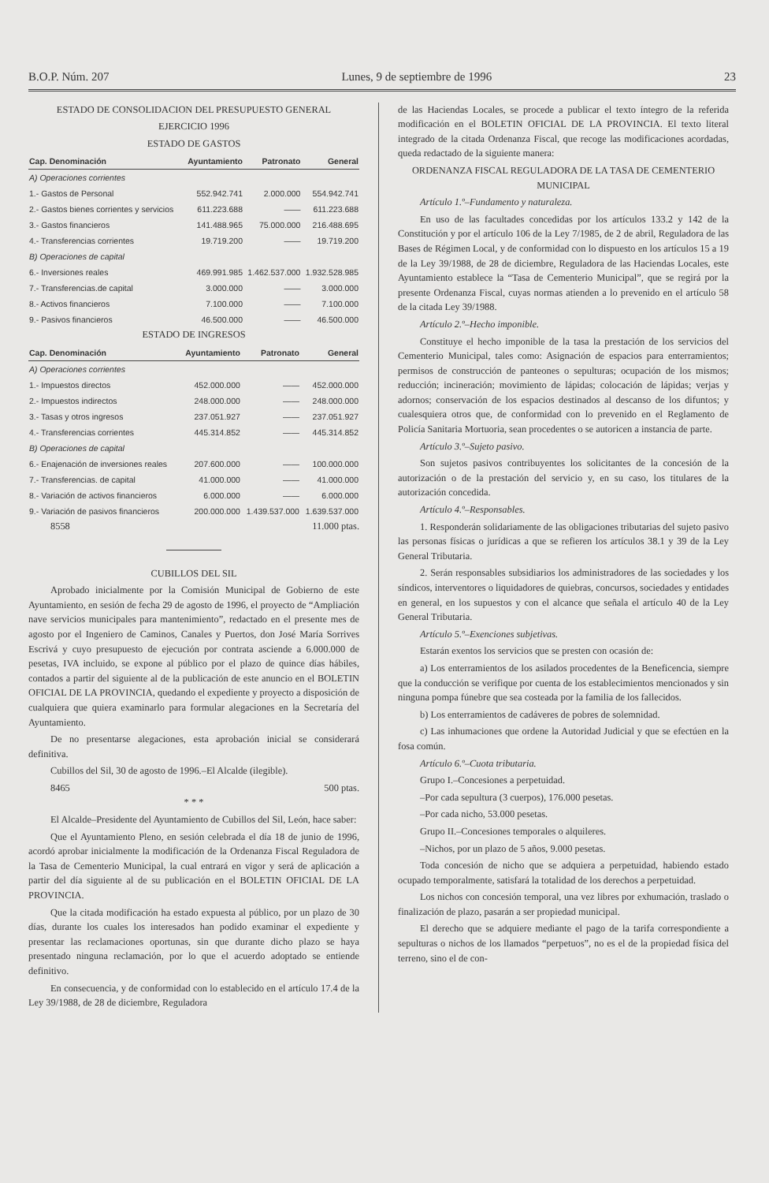B.O.P. Núm. 207 Lunes, 9 de septiembre de 1996 23
ESTADO DE CONSOLIDACION DEL PRESUPUESTO GENERAL
EJERCICIO 1996
ESTADO DE GASTOS
| Cap. Denominación | Ayuntamiento | Patronato | General |
| --- | --- | --- | --- |
| A) Operaciones corrientes | | | |
| 1.- Gastos de Personal | 552.942.741 | 2.000.000 | 554.942.741 |
| 2.- Gastos bienes corrientes y servicios | 611.223.688 | —— | 611.223.688 |
| 3.- Gastos financieros | 141.488.965 | 75.000.000 | 216.488.695 |
| 4.- Transferencias corrientes | 19.719.200 | —— | 19.719.200 |
| B) Operaciones de capital | | | |
| 6.- Inversiones reales | 469.991.985 | 1.462.537.000 | 1.932.528.985 |
| 7.- Transferencias.de capital | 3.000.000 | —— | 3.000.000 |
| 8.- Activos financieros | 7.100.000 | —— | 7.100.000 |
| 9.- Pasivos financieros | 46.500.000 | —— | 46.500.000 |
ESTADO DE INGRESOS
| Cap. Denominación | Ayuntamiento | Patronato | General |
| --- | --- | --- | --- |
| A) Operaciones corrientes | | | |
| 1.- Impuestos directos | 452.000.000 | —— | 452.000.000 |
| 2.- Impuestos indirectos | 248.000.000 | —— | 248.000.000 |
| 3.- Tasas y otros ingresos | 237.051.927 | —— | 237.051.927 |
| 4.- Transferencias corrientes | 445.314.852 | —— | 445.314.852 |
| B) Operaciones de capital | | | |
| 6.- Enajenación de inversiones reales | 207.600.000 | —— | 100.000.000 |
| 7.- Transferencias. de capital | 41.000.000 | —— | 41.000.000 |
| 8.- Variación de activos financieros | 6.000.000 | —— | 6.000.000 |
| 9.- Variación de pasivos financieros | 200.000.000 | 1.439.537.000 | 1.639.537.000 |
8558 11.000 ptas.
CUBILLOS DEL SIL
Aprobado inicialmente por la Comisión Municipal de Gobierno de este Ayuntamiento, en sesión de fecha 29 de agosto de 1996, el proyecto de “Ampliación nave servicios municipales para mantenimiento”, redactado en el presente mes de agosto por el Ingeniero de Caminos, Canales y Puertos, don José María Sorrives Escrivá y cuyo presupuesto de ejecución por contrata asciende a 6.000.000 de pesetas, IVA incluido, se expone al público por el plazo de quince días hábiles, contados a partir del siguiente al de la publicación de este anuncio en el BOLETIN OFICIAL DE LA PROVINCIA, quedando el expediente y proyecto a disposición de cualquiera que quiera examinarlo para formular alegaciones en la Secretaría del Ayuntamiento.
De no presentarse alegaciones, esta aprobación inicial se considerará definitiva.
Cubillos del Sil, 30 de agosto de 1996.–El Alcalde (ilegible).
8465 500 ptas.
* * *
El Alcalde–Presidente del Ayuntamiento de Cubillos del Sil, León, hace saber:
Que el Ayuntamiento Pleno, en sesión celebrada el día 18 de junio de 1996, acordó aprobar inicialmente la modificación de la Ordenanza Fiscal Reguladora de la Tasa de Cementerio Municipal, la cual entrará en vigor y será de aplicación a partir del día siguiente al de su publicación en el BOLETIN OFICIAL DE LA PROVINCIA.
Que la citada modificación ha estado expuesta al público, por un plazo de 30 días, durante los cuales los interesados han podido examinar el expediente y presentar las reclamaciones oportunas, sin que durante dicho plazo se haya presentado ninguna reclamación, por lo que el acuerdo adoptado se entiende definitivo.
En consecuencia, y de conformidad con lo establecido en el artículo 17.4 de la Ley 39/1988, de 28 de diciembre, Reguladora
de las Haciendas Locales, se procede a publicar el texto íntegro de la referida modificación en el BOLETIN OFICIAL DE LA PROVINCIA. El texto literal integrado de la citada Ordenanza Fiscal, que recoge las modificaciones acordadas, queda redactado de la siguiente manera:
ORDENANZA FISCAL REGULADORA DE LA TASA DE CEMENTERIO MUNICIPAL
Artículo 1.º–Fundamento y naturaleza.
En uso de las facultades concedidas por los artículos 133.2 y 142 de la Constitución y por el artículo 106 de la Ley 7/1985, de 2 de abril, Reguladora de las Bases de Régimen Local, y de conformidad con lo dispuesto en los artículos 15 a 19 de la Ley 39/1988, de 28 de diciembre, Reguladora de las Haciendas Locales, este Ayuntamiento establece la “Tasa de Cementerio Municipal”, que se regirá por la presente Ordenanza Fiscal, cuyas normas atienden a lo prevenido en el artículo 58 de la citada Ley 39/1988.
Artículo 2.º–Hecho imponible.
Constituye el hecho imponible de la tasa la prestación de los servicios del Cementerio Municipal, tales como: Asignación de espacios para enterramientos; permisos de construcción de panteones o sepulturas; ocupación de los mismos; reducción; incineración; movimiento de lápidas; colocación de lápidas; verjas y adornos; conservación de los espacios destinados al descanso de los difuntos; y cualesquiera otros que, de conformidad con lo prevenido en el Reglamento de Policía Sanitaria Mortuoria, sean procedentes o se autoricen a instancia de parte.
Artículo 3.º–Sujeto pasivo.
Son sujetos pasivos contribuyentes los solicitantes de la concesión de la autorización o de la prestación del servicio y, en su caso, los titulares de la autorización concedida.
Artículo 4.º–Responsables.
1. Responderán solidariamente de las obligaciones tributarias del sujeto pasivo las personas físicas o jurídicas a que se refieren los artículos 38.1 y 39 de la Ley General Tributaria.
2. Serán responsables subsidiarios los administradores de las sociedades y los síndicos, interventores o liquidadores de quiebras, concursos, sociedades y entidades en general, en los supuestos y con el alcance que señala el artículo 40 de la Ley General Tributaria.
Artículo 5.º–Exenciones subjetivas.
Estarán exentos los servicios que se presten con ocasión de:
a) Los enterramientos de los asilados procedentes de la Beneficencia, siempre que la conducción se verifique por cuenta de los establecimientos mencionados y sin ninguna pompa fúnebre que sea costeada por la familia de los fallecidos.
b) Los enterramientos de cadáveres de pobres de solemnidad.
c) Las inhumaciones que ordene la Autoridad Judicial y que se efectúen en la fosa común.
Artículo 6.º–Cuota tributaria.
Grupo I.–Concesiones a perpetuidad.
–Por cada sepultura (3 cuerpos), 176.000 pesetas.
–Por cada nicho, 53.000 pesetas.
Grupo II.–Concesiones temporales o alquileres.
–Nichos, por un plazo de 5 años, 9.000 pesetas.
Toda concesión de nicho que se adquiera a perpetuidad, habiendo estado ocupado temporalmente, satisfará la totalidad de los derechos a perpetuidad.
Los nichos con concesión temporal, una vez libres por exhumación, traslado o finalización de plazo, pasarán a ser propiedad municipal.
El derecho que se adquiere mediante el pago de la tarifa correspondiente a sepulturas o nichos de los llamados “perpetuos”, no es el de la propiedad física del terreno, sino el de con-